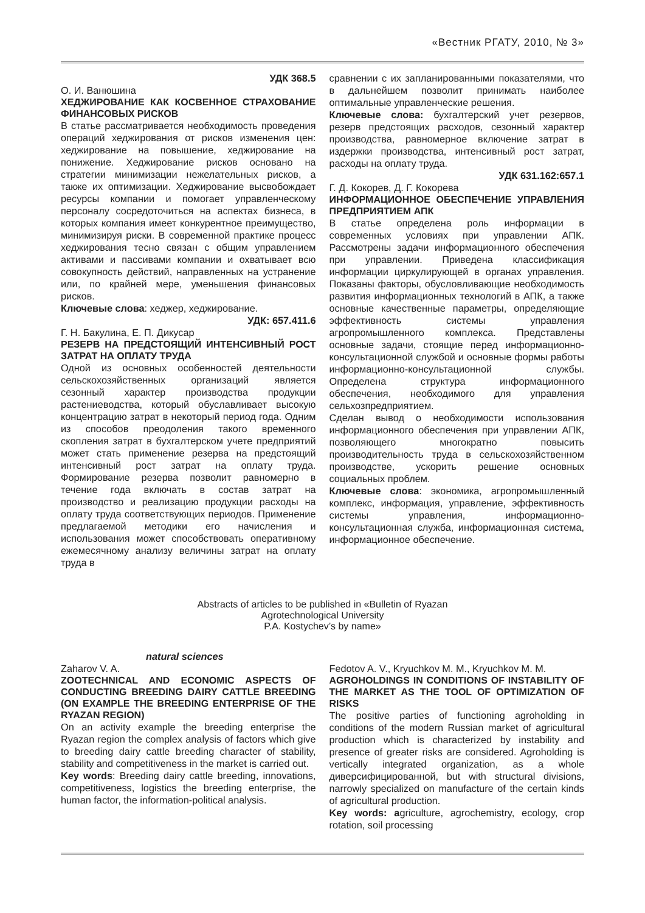«Вестник РГАТУ, 2010, № 3»
УДК 368.5
О. И. Ванюшина
ХЕДЖИРОВАНИЕ КАК КОСВЕННОЕ СТРАХОВАНИЕ ФИНАНСОВЫХ РИСКОВ
В статье рассматривается необходимость проведения операций хеджирования от рисков изменения цен: хеджирование на повышение, хеджирование на понижение. Хеджирование рисков основано на стратегии минимизации нежелательных рисков, а также их оптимизации. Хеджирование высвобождает ресурсы компании и помогает управленческому персоналу сосредоточиться на аспектах бизнеса, в которых компания имеет конкурентное преимущество, минимизируя риски. В современной практике процесс хеджирования тесно связан с общим управлением активами и пассивами компании и охватывает всю совокупность действий, направленных на устранение или, по крайней мере, уменьшения финансовых рисков.
Ключевые слова: хеджер, хеджирование.
УДК: 657.411.6
Г. Н. Бакулина, Е. П. Дикусар
РЕЗЕРВ НА ПРЕДСТОЯЩИЙ ИНТЕНСИВНЫЙ РОСТ ЗАТРАТ НА ОПЛАТУ ТРУДА
Одной из основных особенностей деятельности сельскохозяйственных организаций является сезонный характер производства продукции растениеводства, который обуславливает высокую концентрацию затрат в некоторый период года. Одним из способов преодоления такого временного скопления затрат в бухгалтерском учете предприятий может стать применение резерва на предстоящий интенсивный рост затрат на оплату труда. Формирование резерва позволит равномерно в течение года включать в состав затрат на производство и реализацию продукции расходы на оплату труда соответствующих периодов. Применение предлагаемой методики его начисления и использования может способствовать оперативному ежемесячному анализу величины затрат на оплату труда в
сравнении с их запланированными показателями, что в дальнейшем позволит принимать наиболее оптимальные управленческие решения.
Ключевые слова: бухгалтерский учет резервов, резерв предстоящих расходов, сезонный характер производства, равномерное включение затрат в издержки производства, интенсивный рост затрат, расходы на оплату труда.
УДК 631.162:657.1
Г. Д. Кокорев, Д. Г. Кокорева
ИНФОРМАЦИОННОЕ ОБЕСПЕЧЕНИЕ УПРАВЛЕНИЯ ПРЕДПРИЯТИЕМ АПК
В статье определена роль информации в современных условиях при управлении АПК. Рассмотрены задачи информационного обеспечения при управлении. Приведена классификация информации циркулирующей в органах управления. Показаны факторы, обусловливающие необходимость развития информационных технологий в АПК, а также основные качественные параметры, определяющие эффективность системы управления агропромышленного комплекса. Представлены основные задачи, стоящие перед информационно-консультационной службой и основные формы работы информационно-консультационной службы. Определена структура информационного обеспечения, необходимого для управления сельхозпредприятием.
Сделан вывод о необходимости использования информационного обеспечения при управлении АПК, позволяющего многократно повысить производительность труда в сельскохозяйственном производстве, ускорить решение основных социальных проблем.
Ключевые слова: экономика, агропромышленный комплекс, информация, управление, эффективность системы управления, информационно-консультационная служба, информационная система, информационное обеспечение.
Abstracts of articles to be published in «Bulletin of Ryazan
Agrotechnological University
P.A. Kostychev’s by name»
natural sciences
Zaharov V. A.
ZOOTECHNICAL AND ECONOMIC ASPECTS OF CONDUCTING BREEDING DAIRY CATTLE BREEDING (ON EXAMPLE THE BREEDING ENTERPRISE OF THE RYAZAN REGION)
On an activity example the breeding enterprise the Ryazan region the complex analysis of factors which give to breeding dairy cattle breeding character of stability, stability and competitiveness in the market is carried out.
Key words: Breeding dairy cattle breeding, innovations, competitiveness, logistics the breeding enterprise, the human factor, the information-political analysis.
Fedotov A. V., Kryuchkov M. M., Kryuchkov M. M.
AGROHOLDINGS IN CONDITIONS OF INSTABILITY OF THE MARKET AS THE TOOL OF OPTIMIZATION OF RISKS
The positive parties of functioning agroholding in conditions of the modern Russian market of agricultural production which is characterized by instability and presence of greater risks are considered. Agroholding is vertically integrated organization, as a whole диверсифицированной, but with structural divisions, narrowly specialized on manufacture of the certain kinds of agricultural production.
Key words: agriculture, agrochemistry, ecology, crop rotation, soil processing